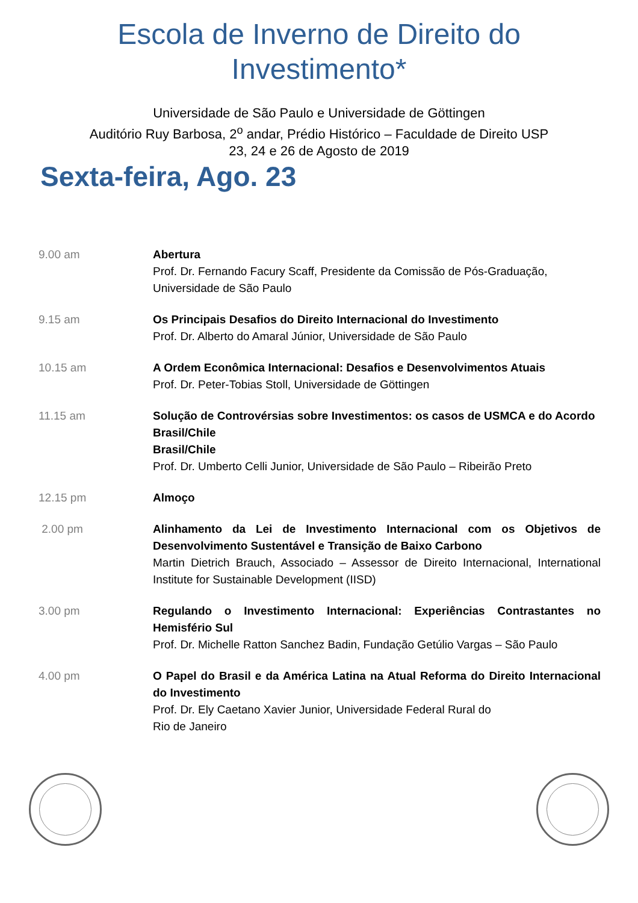Escola de Inverno de Direito do
Investimento*
Universidade de São Paulo e Universidade de Göttingen
Auditório Ruy Barbosa, 2<sup>o</sup> andar, Prédio Histórico – Faculdade de Direito USP
23, 24 e 26 de Agosto de 2019
Sexta-feira, Ago. 23
| 9.00 am | Abertura Prof. Dr. Fernando Facury Scaff, Presidente da Comissão de Pós-Graduação, Universidade de São Paulo |
| 9.15 am | Os Principais Desafios do Direito Internacional do Investimento Prof. Dr. Alberto do Amaral Júnior, Universidade de São Paulo |
| 10.15 am | A Ordem Econômica Internacional: Desafios e Desenvolvimentos Atuais Prof. Dr. Peter-Tobias Stoll, Universidade de Göttingen |
| 11.15 am | Solução de Controvérsias sobre Investimentos: os casos de USMCA e do Acordo Brasil/Chile Brasil/Chile Prof. Dr. Umberto Celli Junior, Universidade de São Paulo – Ribeirão Preto |
| 12.15 pm | Almoço |
| 2.00 pm | Alinhamento da Lei de Investimento Internacional com os Objetivos de Desenvolvimento Sustentável e Transição de Baixo Carbono Martin Dietrich Brauch, Associado – Assessor de Direito Internacional, International Institute for Sustainable Development (IISD) |
| 3.00 pm | Regulando o Investimento Internacional: Experiências Contrastantes no Hemisfério Sul Prof. Dr. Michelle Ratton Sanchez Badin, Fundação Getúlio Vargas – São Paulo |
| 4.00 pm | O Papel do Brasil e da América Latina na Atual Reforma do Direito Internacional do Investimento Prof. Dr. Ely Caetano Xavier Junior, Universidade Federal Rural do Rio de Janeiro |